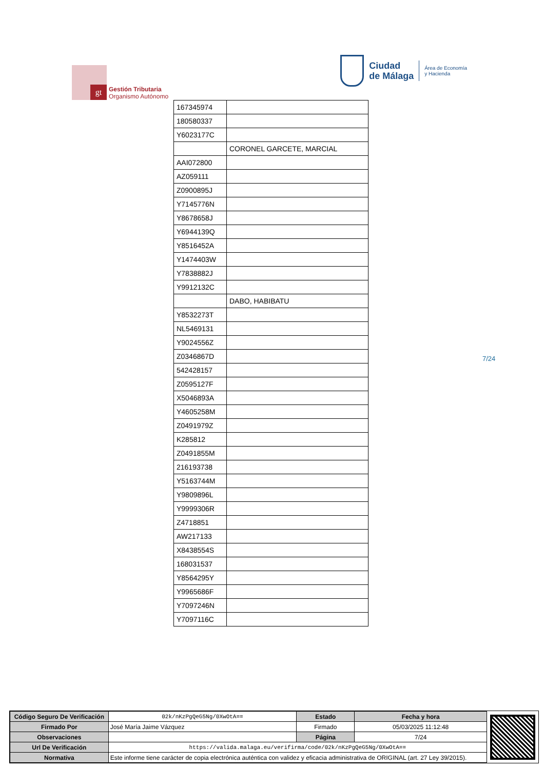gt
Gestión Tributaria
Organismo Autónomo
Ciudad
de Málaga
Área de Economía
y Hacienda
| 167345974 | |
| 180580337 | |
| Y6023177C | |
| | CORONEL GARCETE, MARCIAL |
| AAI072800 | |
| AZ059111 | |
| Z0900895J | |
| Y7145776N | |
| Y8678658J | |
| Y6944139Q | |
| Y8516452A | |
| Y1474403W | |
| Y7838882J | |
| Y9912132C | |
| | DABO, HABIBATU |
| Y8532273T | |
| NL5469131 | |
| Y9024556Z | |
| Z0346867D | |
| 542428157 | |
| Z0595127F | |
| X5046893A | |
| Y4605258M | |
| Z0491979Z | |
| K285812 | |
| Z0491855M | |
| 216193738 | |
| Y5163744M | |
| Y9809896L | |
| Y9999306R | |
| Z4718851 | |
| AW217133 | |
| X8438554S | |
| 168031537 | |
| Y8564295Y | |
| Y9965686F | |
| Y7097246N | |
| Y7097116C | |
7/24
| Código Seguro De Verificación | 02k/nKzPgQeG5Ng/0XwOtA== | Estado | Fecha y hora |
| Firmado Por | José María Jaime Vázquez | Firmado | 05/03/2025 11:12:48 |
| Observaciones | | Página | 7/24 |
| Url De Verificación | https://valida.malaga.eu/verifirma/code/02k/nKzPgQeG5Ng/0XwOtA== | | |
| Normativa | Este informe tiene carácter de copia electrónica auténtica con validez y eficacia administrativa de ORIGINAL (art. 27 Ley 39/2015). | | |